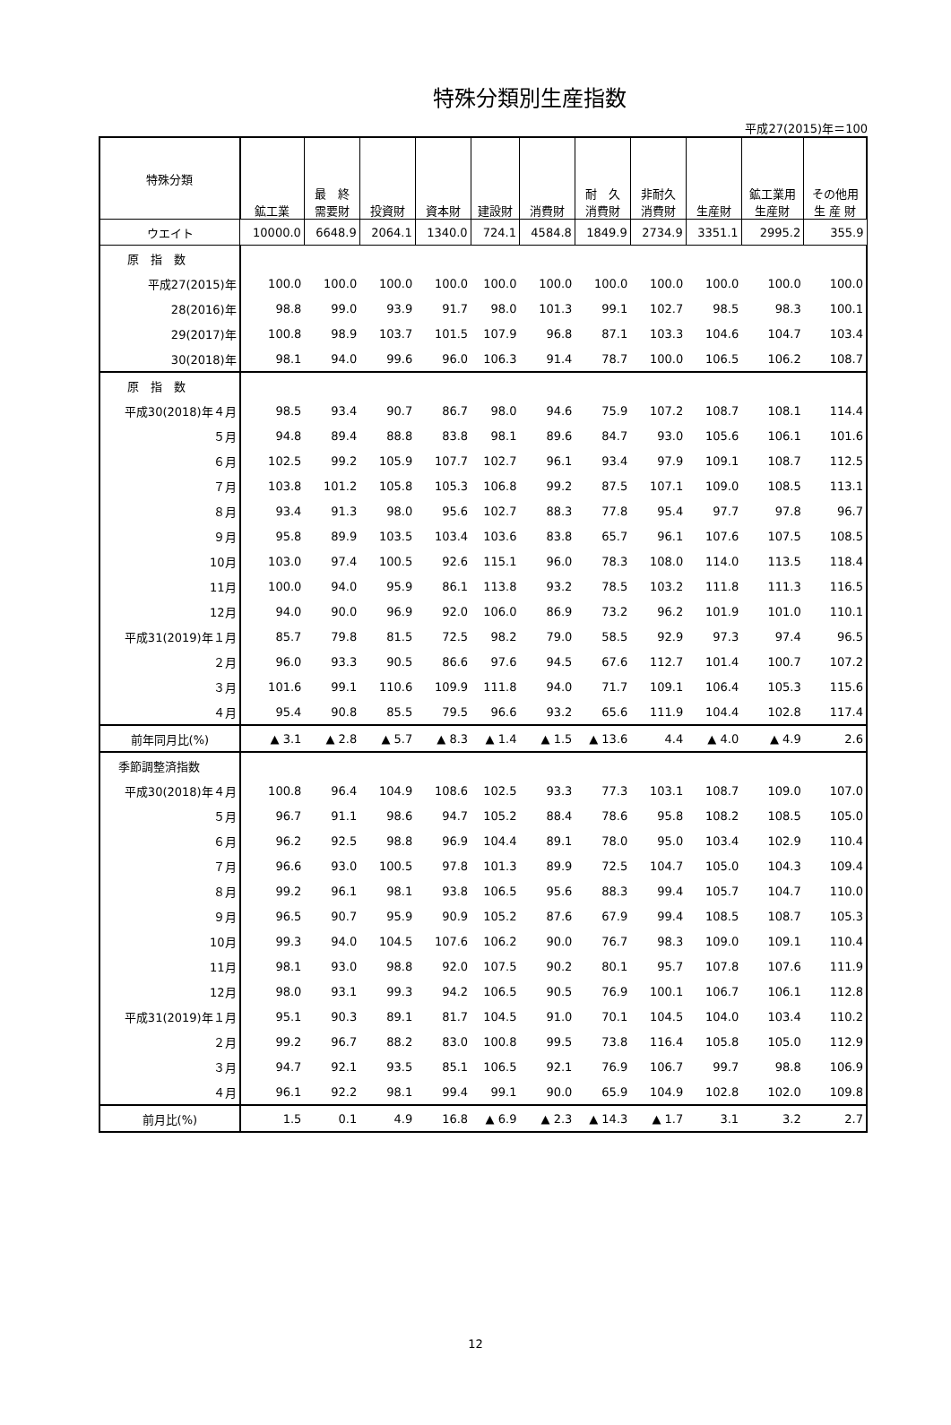特殊分類別生産指数
平成27(2015)年＝100
| 特殊分類 | 鉱工業 | 最 終 需要財 | 投資財 | 資本財 | 建設財 | 消費財 | 耐 久 消費財 | 非耐久 消費財 | 生産財 | 鉱工業用 生産財 | その他用 生 産 財 |
| --- | --- | --- | --- | --- | --- | --- | --- | --- | --- | --- | --- |
| ウエイト | 10000.0 | 6648.9 | 2064.1 | 1340.0 | 724.1 | 4584.8 | 1849.9 | 2734.9 | 3351.1 | 2995.2 | 355.9 |
| 原 指 数 | | | | | | | | | | | |
| 平成27(2015)年 | 100.0 | 100.0 | 100.0 | 100.0 | 100.0 | 100.0 | 100.0 | 100.0 | 100.0 | 100.0 | 100.0 |
| 28(2016)年 | 98.8 | 99.0 | 93.9 | 91.7 | 98.0 | 101.3 | 99.1 | 102.7 | 98.5 | 98.3 | 100.1 |
| 29(2017)年 | 100.8 | 98.9 | 103.7 | 101.5 | 107.9 | 96.8 | 87.1 | 103.3 | 104.6 | 104.7 | 103.4 |
| 30(2018)年 | 98.1 | 94.0 | 99.6 | 96.0 | 106.3 | 91.4 | 78.7 | 100.0 | 106.5 | 106.2 | 108.7 |
| 原 指 数 | | | | | | | | | | | |
| 平成30(2018)年４月 | 98.5 | 93.4 | 90.7 | 86.7 | 98.0 | 94.6 | 75.9 | 107.2 | 108.7 | 108.1 | 114.4 |
| ５月 | 94.8 | 89.4 | 88.8 | 83.8 | 98.1 | 89.6 | 84.7 | 93.0 | 105.6 | 106.1 | 101.6 |
| ６月 | 102.5 | 99.2 | 105.9 | 107.7 | 102.7 | 96.1 | 93.4 | 97.9 | 109.1 | 108.7 | 112.5 |
| ７月 | 103.8 | 101.2 | 105.8 | 105.3 | 106.8 | 99.2 | 87.5 | 107.1 | 109.0 | 108.5 | 113.1 |
| ８月 | 93.4 | 91.3 | 98.0 | 95.6 | 102.7 | 88.3 | 77.8 | 95.4 | 97.7 | 97.8 | 96.7 |
| ９月 | 95.8 | 89.9 | 103.5 | 103.4 | 103.6 | 83.8 | 65.7 | 96.1 | 107.6 | 107.5 | 108.5 |
| 10月 | 103.0 | 97.4 | 100.5 | 92.6 | 115.1 | 96.0 | 78.3 | 108.0 | 114.0 | 113.5 | 118.4 |
| 11月 | 100.0 | 94.0 | 95.9 | 86.1 | 113.8 | 93.2 | 78.5 | 103.2 | 111.8 | 111.3 | 116.5 |
| 12月 | 94.0 | 90.0 | 96.9 | 92.0 | 106.0 | 86.9 | 73.2 | 96.2 | 101.9 | 101.0 | 110.1 |
| 平成31(2019)年１月 | 85.7 | 79.8 | 81.5 | 72.5 | 98.2 | 79.0 | 58.5 | 92.9 | 97.3 | 97.4 | 96.5 |
| ２月 | 96.0 | 93.3 | 90.5 | 86.6 | 97.6 | 94.5 | 67.6 | 112.7 | 101.4 | 100.7 | 107.2 |
| ３月 | 101.6 | 99.1 | 110.6 | 109.9 | 111.8 | 94.0 | 71.7 | 109.1 | 106.4 | 105.3 | 115.6 |
| ４月 | 95.4 | 90.8 | 85.5 | 79.5 | 96.6 | 93.2 | 65.6 | 111.9 | 104.4 | 102.8 | 117.4 |
| 前年同月比(%) | ▲ 3.1 | ▲ 2.8 | ▲ 5.7 | ▲ 8.3 | ▲ 1.4 | ▲ 1.5 | ▲ 13.6 | 4.4 | ▲ 4.0 | ▲ 4.9 | 2.6 |
| 季節調整済指数 | | | | | | | | | | | |
| 平成30(2018)年４月 | 100.8 | 96.4 | 104.9 | 108.6 | 102.5 | 93.3 | 77.3 | 103.1 | 108.7 | 109.0 | 107.0 |
| ５月 | 96.7 | 91.1 | 98.6 | 94.7 | 105.2 | 88.4 | 78.6 | 95.8 | 108.2 | 108.5 | 105.0 |
| ６月 | 96.2 | 92.5 | 98.8 | 96.9 | 104.4 | 89.1 | 78.0 | 95.0 | 103.4 | 102.9 | 110.4 |
| ７月 | 96.6 | 93.0 | 100.5 | 97.8 | 101.3 | 89.9 | 72.5 | 104.7 | 105.0 | 104.3 | 109.4 |
| ８月 | 99.2 | 96.1 | 98.1 | 93.8 | 106.5 | 95.6 | 88.3 | 99.4 | 105.7 | 104.7 | 110.0 |
| ９月 | 96.5 | 90.7 | 95.9 | 90.9 | 105.2 | 87.6 | 67.9 | 99.4 | 108.5 | 108.7 | 105.3 |
| 10月 | 99.3 | 94.0 | 104.5 | 107.6 | 106.2 | 90.0 | 76.7 | 98.3 | 109.0 | 109.1 | 110.4 |
| 11月 | 98.1 | 93.0 | 98.8 | 92.0 | 107.5 | 90.2 | 80.1 | 95.7 | 107.8 | 107.6 | 111.9 |
| 12月 | 98.0 | 93.1 | 99.3 | 94.2 | 106.5 | 90.5 | 76.9 | 100.1 | 106.7 | 106.1 | 112.8 |
| 平成31(2019)年１月 | 95.1 | 90.3 | 89.1 | 81.7 | 104.5 | 91.0 | 70.1 | 104.5 | 104.0 | 103.4 | 110.2 |
| ２月 | 99.2 | 96.7 | 88.2 | 83.0 | 100.8 | 99.5 | 73.8 | 116.4 | 105.8 | 105.0 | 112.9 |
| ３月 | 94.7 | 92.1 | 93.5 | 85.1 | 106.5 | 92.1 | 76.9 | 106.7 | 99.7 | 98.8 | 106.9 |
| ４月 | 96.1 | 92.2 | 98.1 | 99.4 | 99.1 | 90.0 | 65.9 | 104.9 | 102.8 | 102.0 | 109.8 |
| 前月比(%) | 1.5 | 0.1 | 4.9 | 16.8 | ▲ 6.9 | ▲ 2.3 | ▲ 14.3 | ▲ 1.7 | 3.1 | 3.2 | 2.7 |
12